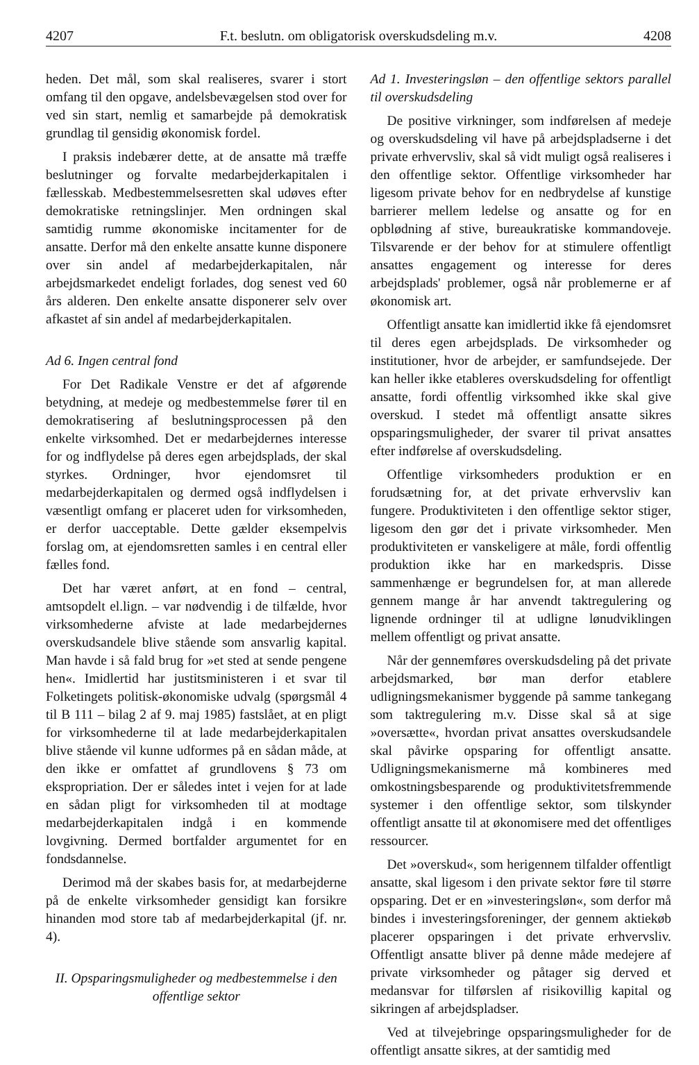4207 F.t. beslutn. om obligatorisk overskudsdeling m.v. 4208
heden. Det mål, som skal realiseres, svarer i stort omfang til den opgave, andelsbevægelsen stod over for ved sin start, nemlig et samarbejde på demokratisk grundlag til gensidig økonomisk fordel.
I praksis indebærer dette, at de ansatte må træffe beslutninger og forvalte medarbejderkapitalen i fællesskab. Medbestemmelsesretten skal udøves efter demokratiske retningslinjer. Men ordningen skal samtidig rumme økonomiske incitamenter for de ansatte. Derfor må den enkelte ansatte kunne disponere over sin andel af medarbejderkapitalen, når arbejdsmarkedet endeligt forlades, dog senest ved 60 års alderen. Den enkelte ansatte disponerer selv over afkastet af sin andel af medarbejderkapitalen.
Ad 6. Ingen central fond
For Det Radikale Venstre er det af afgørende betydning, at medeje og medbestemmelse fører til en demokratisering af beslutningsprocessen på den enkelte virksomhed. Det er medarbejdernes interesse for og indflydelse på deres egen arbejdsplads, der skal styrkes. Ordninger, hvor ejendomsret til medarbejderkapitalen og dermed også indflydelsen i væsentligt omfang er placeret uden for virksomheden, er derfor uacceptable. Dette gælder eksempelvis forslag om, at ejendomsretten samles i en central eller fælles fond.
Det har været anført, at en fond – central, amtsopdelt el.lign. – var nødvendig i de tilfælde, hvor virksomhederne afviste at lade medarbejdernes overskudsandele blive stående som ansvarlig kapital. Man havde i så fald brug for »et sted at sende pengene hen«. Imidlertid har justitsministeren i et svar til Folketingets politisk-økonomiske udvalg (spørgsmål 4 til B 111 – bilag 2 af 9. maj 1985) fastslået, at en pligt for virksomhederne til at lade medarbejderkapitalen blive stående vil kunne udformes på en sådan måde, at den ikke er omfattet af grundlovens § 73 om ekspropriation. Der er således intet i vejen for at lade en sådan pligt for virksomheden til at modtage medarbejderkapitalen indgå i en kommende lovgivning. Dermed bortfalder argumentet for en fondsdannelse.
Derimod må der skabes basis for, at medarbejderne på de enkelte virksomheder gensidigt kan forsikre hinanden mod store tab af medarbejderkapital (jf. nr. 4).
II. Opsparingsmuligheder og medbestemmelse i den offentlige sektor
Ad 1. Investeringsløn – den offentlige sektors parallel til overskudsdeling
De positive virkninger, som indførelsen af medeje og overskudsdeling vil have på arbejdspladserne i det private erhvervsliv, skal så vidt muligt også realiseres i den offentlige sektor. Offentlige virksomheder har ligesom private behov for en nedbrydelse af kunstige barrierer mellem ledelse og ansatte og for en opblødning af stive, bureaukratiske kommandoveje. Tilsvarende er der behov for at stimulere offentligt ansattes engagement og interesse for deres arbejdsplads' problemer, også når problemerne er af økonomisk art.
Offentligt ansatte kan imidlertid ikke få ejendomsret til deres egen arbejdsplads. De virksomheder og institutioner, hvor de arbejder, er samfundsejede. Der kan heller ikke etableres overskudsdeling for offentligt ansatte, fordi offentlig virksomhed ikke skal give overskud. I stedet må offentligt ansatte sikres opsparingsmuligheder, der svarer til privat ansattes efter indførelse af overskudsdeling.
Offentlige virksomheders produktion er en forudsætning for, at det private erhvervsliv kan fungere. Produktiviteten i den offentlige sektor stiger, ligesom den gør det i private virksomheder. Men produktiviteten er vanskeligere at måle, fordi offentlig produktion ikke har en markedspris. Disse sammenhænge er begrundelsen for, at man allerede gennem mange år har anvendt taktregulering og lignende ordninger til at udligne lønudviklingen mellem offentligt og privat ansatte.
Når der gennemføres overskudsdeling på det private arbejdsmarked, bør man derfor etablere udligningsmekanismer byggende på samme tankegang som taktregulering m.v. Disse skal så at sige »oversætte«, hvordan privat ansattes overskudsandele skal påvirke opsparing for offentligt ansatte. Udligningsmekanismerne må kombineres med omkostningsbesparende og produktivitetsfremmende systemer i den offentlige sektor, som tilskynder offentligt ansatte til at økonomisere med det offentliges ressourcer.
Det »overskud«, som herigennem tilfalder offentligt ansatte, skal ligesom i den private sektor føre til større opsparing. Det er en »investeringsløn«, som derfor må bindes i investeringsforeninger, der gennem aktiekøb placerer opsparingen i det private erhvervsliv. Offentligt ansatte bliver på denne måde medejere af private virksomheder og påtager sig derved et medansvar for tilførslen af risikovillig kapital og sikringen af arbejdspladser.
Ved at tilvejebringe opsparingsmuligheder for de offentligt ansatte sikres, at der samtidig med